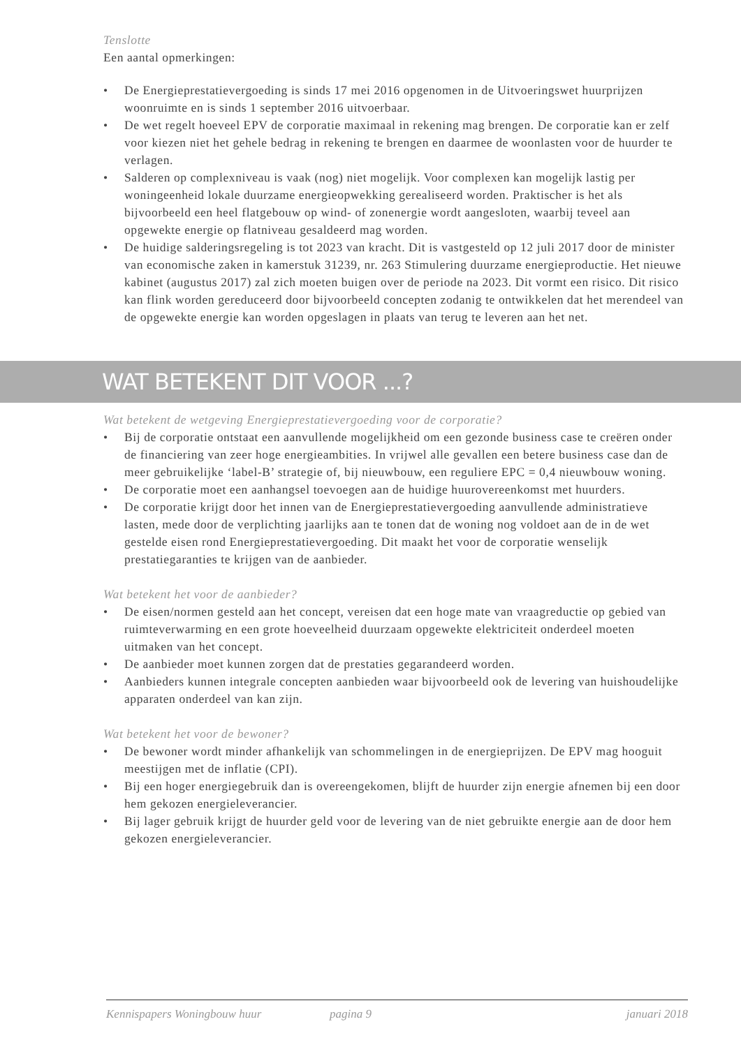Tenslotte
Een aantal opmerkingen:
• De Energieprestatievergoeding is sinds 17 mei 2016 opgenomen in de Uitvoeringswet huurprijzen woonruimte en is sinds 1 september 2016 uitvoerbaar.
• De wet regelt hoeveel EPV de corporatie maximaal in rekening mag brengen. De corporatie kan er zelf voor kiezen niet het gehele bedrag in rekening te brengen en daarmee de woonlasten voor de huurder te verlagen.
• Salderen op complexniveau is vaak (nog) niet mogelijk. Voor complexen kan mogelijk lastig per woningeenheid lokale duurzame energieopwekking gerealiseerd worden. Praktischer is het als bijvoorbeeld een heel flatgebouw op wind- of zonenergie wordt aangesloten, waarbij teveel aan opgewekte energie op flatniveau gesaldeerd mag worden.
• De huidige salderingsregeling is tot 2023 van kracht. Dit is vastgesteld op 12 juli 2017 door de minister van economische zaken in kamerstuk 31239, nr. 263 Stimulering duurzame energieproductie. Het nieuwe kabinet (augustus 2017) zal zich moeten buigen over de periode na 2023. Dit vormt een risico. Dit risico kan flink worden gereduceerd door bijvoorbeeld concepten zodanig te ontwikkelen dat het merendeel van de opgewekte energie kan worden opgeslagen in plaats van terug te leveren aan het net.
WAT BETEKENT DIT VOOR ...?
Wat betekent de wetgeving Energieprestatievergoeding voor de corporatie?
• Bij de corporatie ontstaat een aanvullende mogelijkheid om een gezonde business case te creëren onder de financiering van zeer hoge energieambities. In vrijwel alle gevallen een betere business case dan de meer gebruikelijke ‘label-B’ strategie of, bij nieuwbouw, een reguliere EPC = 0,4 nieuwbouw woning.
• De corporatie moet een aanhangsel toevoegen aan de huidige huurovereenkomst met huurders.
• De corporatie krijgt door het innen van de Energieprestatievergoeding aanvullende administratieve lasten, mede door de verplichting jaarlijks aan te tonen dat de woning nog voldoet aan de in de wet gestelde eisen rond Energieprestatievergoeding. Dit maakt het voor de corporatie wenselijk prestatiegaranties te krijgen van de aanbieder.
Wat betekent het voor de aanbieder?
• De eisen/normen gesteld aan het concept, vereisen dat een hoge mate van vraagreductie op gebied van ruimteverwarming en een grote hoeveelheid duurzaam opgewekte elektriciteit onderdeel moeten uitmaken van het concept.
• De aanbieder moet kunnen zorgen dat de prestaties gegarandeerd worden.
• Aanbieders kunnen integrale concepten aanbieden waar bijvoorbeeld ook de levering van huishoudelijke apparaten onderdeel van kan zijn.
Wat betekent het voor de bewoner?
• De bewoner wordt minder afhankelijk van schommelingen in de energieprijzen. De EPV mag hooguit meestijgen met de inflatie (CPI).
• Bij een hoger energiegebruik dan is overeengekomen, blijft de huurder zijn energie afnemen bij een door hem gekozen energieleverancier.
• Bij lager gebruik krijgt de huurder geld voor de levering van de niet gebruikte energie aan de door hem gekozen energieleverancier.
Kennispapers Woningbouw huur pagina 9 januari 2018